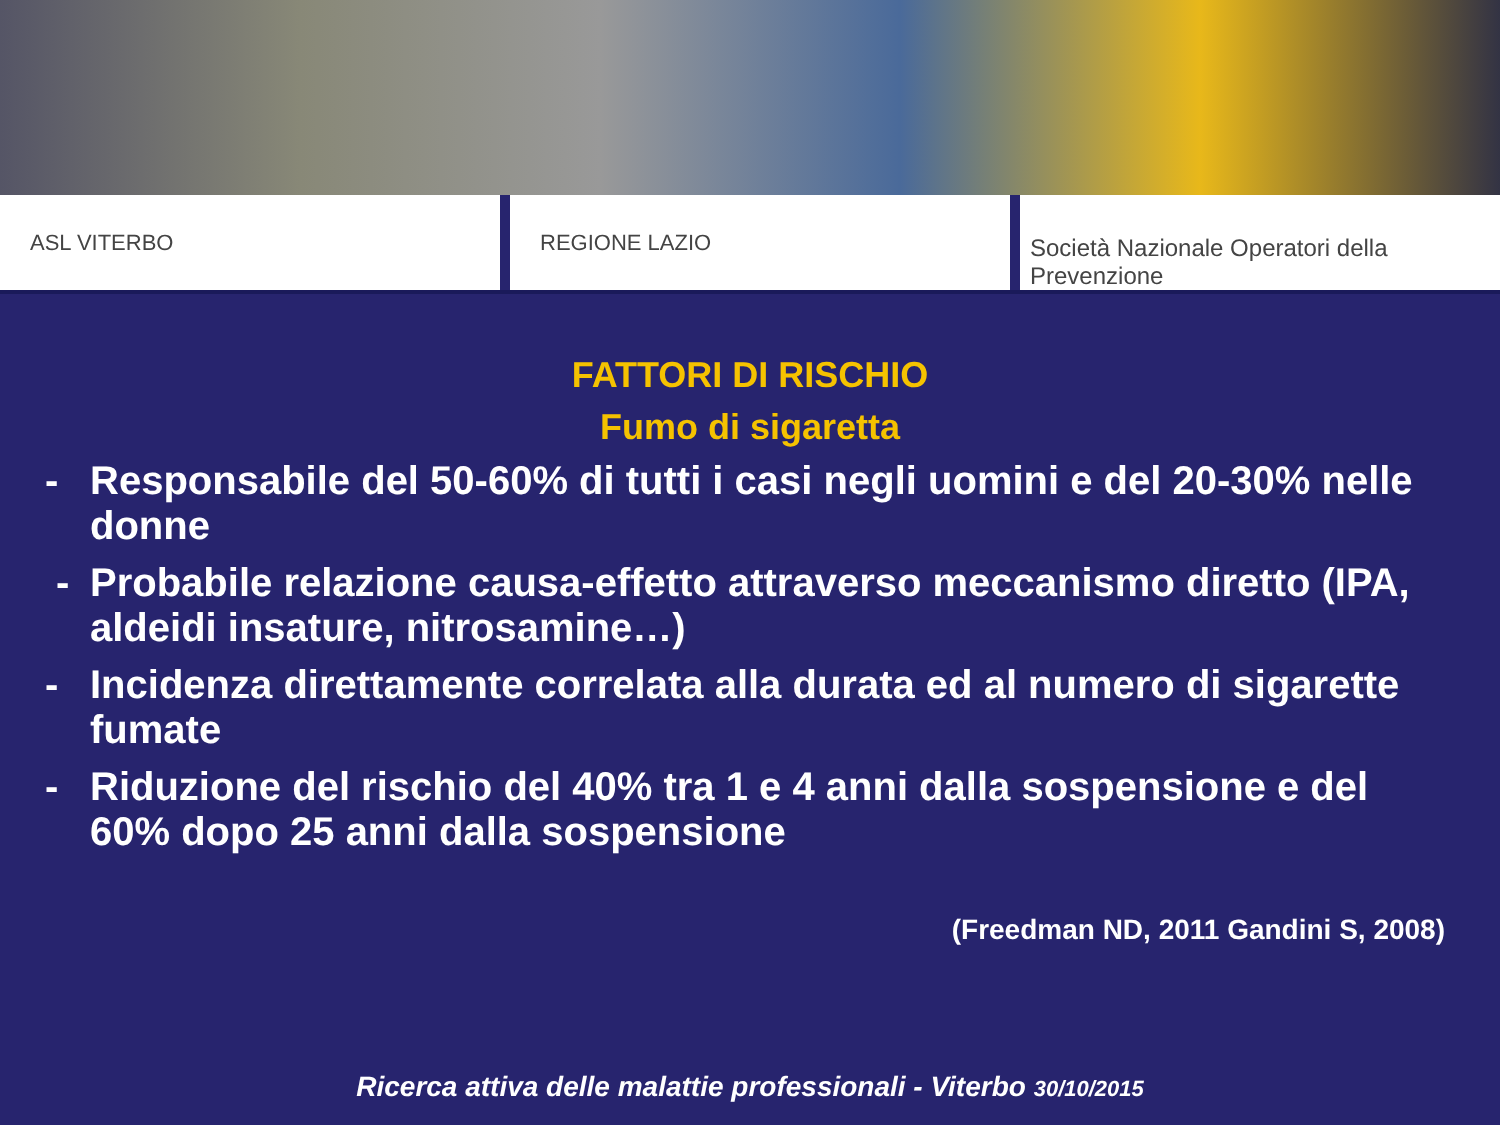ASL VITERBO REGIONE LAZIO Società Nazionale Operatori della Prevenzione
FATTORI DI RISCHIO
Fumo di sigaretta
- Responsabile del 50-60% di tutti i casi negli uomini e del 20-30% nelle donne
- Probabile relazione causa-effetto attraverso meccanismo diretto (IPA, aldeidi insature, nitrosamine…)
- Incidenza direttamente correlata alla durata ed al numero di sigarette fumate
- Riduzione del rischio del 40% tra 1 e 4 anni dalla sospensione e del 60% dopo 25 anni dalla sospensione
(Freedman ND, 2011 Gandini S, 2008)
Ricerca attiva delle malattie professionali - Viterbo 30/10/2015